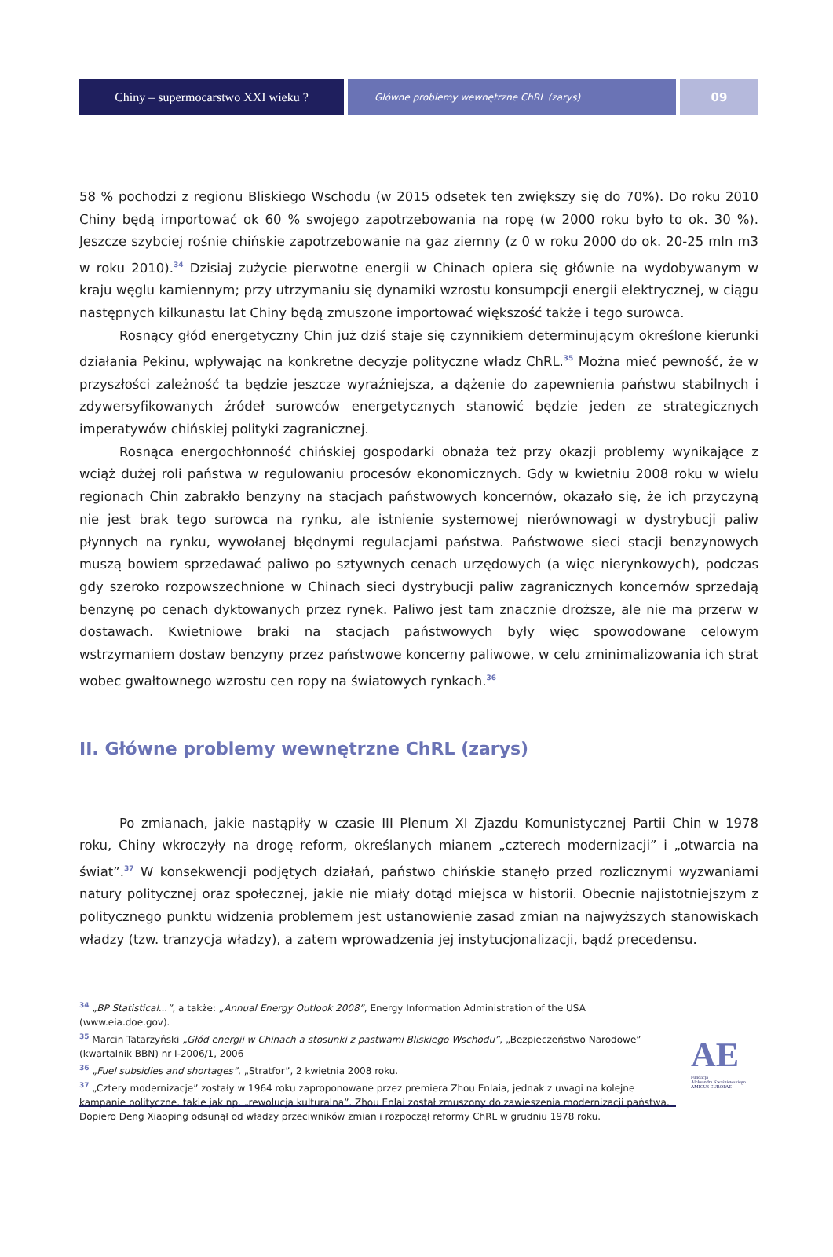Chiny – supermocarstwo XXI wieku ?
Główne problemy wewnętrzne ChRL (zarys)
09
58 % pochodzi z regionu Bliskiego Wschodu (w 2015 odsetek ten zwiększy się do 70%). Do roku 2010 Chiny będą importować ok 60 % swojego zapotrzebowania na ropę (w 2000 roku było to ok. 30 %). Jeszcze szybciej rośnie chińskie zapotrzebowanie na gaz ziemny (z 0 w roku 2000 do ok. 20-25 mln m3 w roku 2010).<sup>34</sup> Dzisiaj zużycie pierwotne energii w Chinach opiera się głównie na wydobywanym w kraju węglu kamiennym; przy utrzymaniu się dynamiki wzrostu konsumpcji energii elektrycznej, w ciągu następnych kilkunastu lat Chiny będą zmuszone importować większość także i tego surowca.
Rosnący głód energetyczny Chin już dziś staje się czynnikiem determinującym określone kierunki działania Pekinu, wpływając na konkretne decyzje polityczne władz ChRL.<sup>35</sup> Można mieć pewność, że w przyszłości zależność ta będzie jeszcze wyraźniejsza, a dążenie do zapewnienia państwu stabilnych i zdywersyfikowanych źródeł surowców energetycznych stanowić będzie jeden ze strategicznych imperatywów chińskiej polityki zagranicznej.
Rosnąca energochłonność chińskiej gospodarki obnaża też przy okazji problemy wynikające z wciąż dużej roli państwa w regulowaniu procesów ekonomicznych. Gdy w kwietniu 2008 roku w wielu regionach Chin zabrakło benzyny na stacjach państwowych koncernów, okazało się, że ich przyczyną nie jest brak tego surowca na rynku, ale istnienie systemowej nierównowagi w dystrybucji paliw płynnych na rynku, wywołanej błędnymi regulacjami państwa. Państwowe sieci stacji benzynowych muszą bowiem sprzedawać paliwo po sztywnych cenach urzędowych (a więc nierynkowych), podczas gdy szeroko rozpowszechnione w Chinach sieci dystrybucji paliw zagranicznych koncernów sprzedają benzynę po cenach dyktowanych przez rynek. Paliwo jest tam znacznie droższe, ale nie ma przerw w dostawach. Kwietniowe braki na stacjach państwowych były więc spowodowane celowym wstrzymaniem dostaw benzyny przez państwowe koncerny paliwowe, w celu zminimalizowania ich strat wobec gwałtownego wzrostu cen ropy na światowych rynkach.<sup>36</sup>
II. Główne problemy wewnętrzne ChRL (zarys)
Po zmianach, jakie nastąpiły w czasie III Plenum XI Zjazdu Komunistycznej Partii Chin w 1978 roku, Chiny wkroczyły na drogę reform, określanych mianem „czterech modernizacji” i „otwarcia na świat”.<sup>37</sup> W konsekwencji podjętych działań, państwo chińskie stanęło przed rozlicznymi wyzwaniami natury politycznej oraz społecznej, jakie nie miały dotąd miejsca w historii. Obecnie najistotniejszym z politycznego punktu widzenia problemem jest ustanowienie zasad zmian na najwyższych stanowiskach władzy (tzw. tranzycja władzy), a zatem wprowadzenia jej instytucjonalizacji, bądź precedensu.
<sup>34</sup> „BP Statistical...”, a także: „Annual Energy Outlook 2008”, Energy Information Administration of the USA (www.eia.doe.gov).
<sup>35</sup> Marcin Tatarzyński „Głód energii w Chinach a stosunki z pastwami Bliskiego Wschodu”, „Bezpieczeństwo Narodowe” (kwartalnik BBN) nr I-2006/1, 2006
<sup>36</sup> „Fuel subsidies and shortages”, „Stratfor”, 2 kwietnia 2008 roku.
<sup>37</sup> „Cztery modernizacje” zostały w 1964 roku zaproponowane przez premiera Zhou Enlaia, jednak z uwagi na kolejne kampanie polityczne, takie jak np. „rewolucja kulturalna”, Zhou Enlai został zmuszony do zawieszenia modernizacji państwa. Dopiero Deng Xiaoping odsunął od władzy przeciwników zmian i rozpoczął reformy ChRL w grudniu 1978 roku.
AE
Fundacja
Aleksandra Kwaśniewskiego
AMICUS EUROPAE